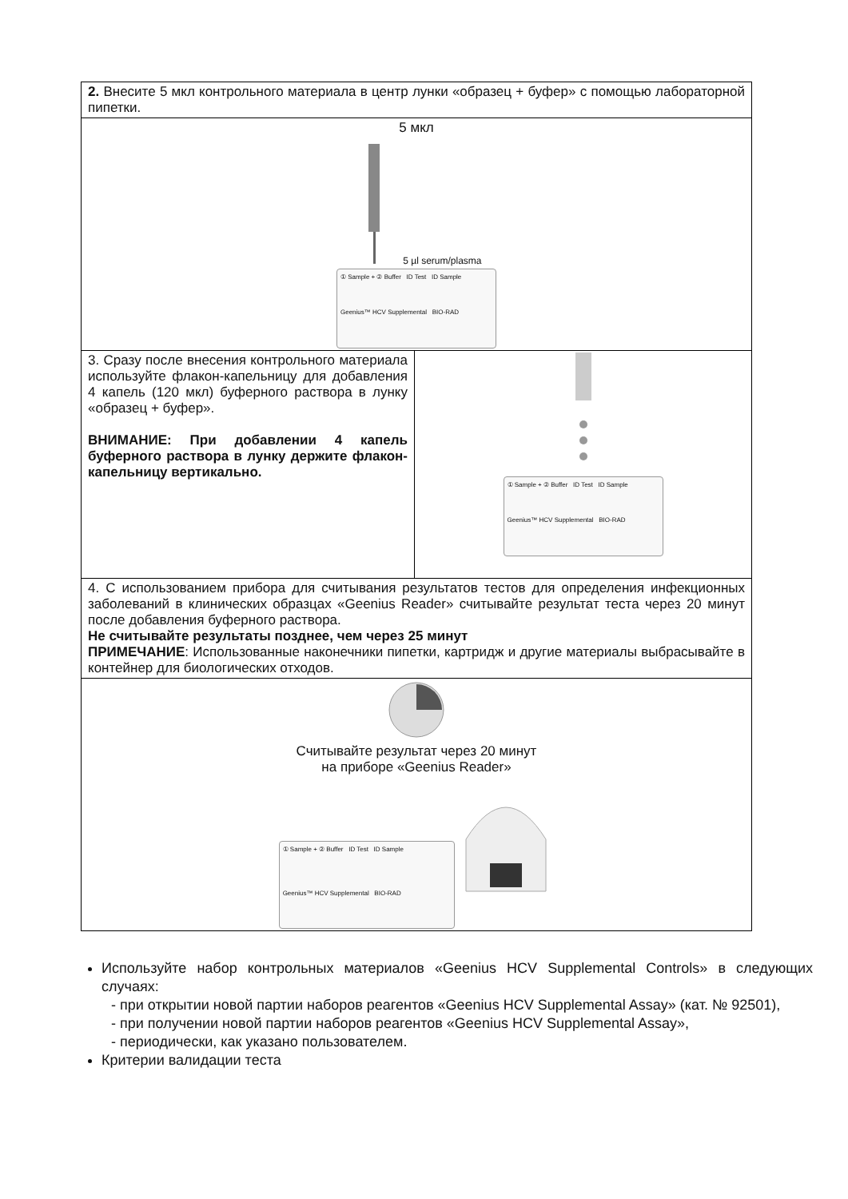| 2. Внесите 5 мкл контрольного материала в центр лунки «образец + буфер» с помощью лабораторной пипетки. | |
| 5 мкл 5 µl serum/plasma ① Sample + ② Buffer ID Test ID Sample Geenius™ HCV Supplemental BIO-RAD | |
| 3. Сразу после внесения контрольного материала используйте флакон-капельницу для добавления 4 капель (120 мкл) буферного раствора в лунку «образец + буфер». ВНИМАНИЕ: При добавлении 4 капель буферного раствора в лунку держите флакон-капельницу вертикально. | ① Sample + ② Buffer ID Test ID Sample Geenius™ HCV Supplemental BIO-RAD |
| 4. С использованием прибора для считывания результатов тестов для определения инфекционных заболеваний в клинических образцах «Geenius Reader» считывайте результат теста через 20 минут после добавления буферного раствора. Не считывайте результаты позднее, чем через 25 минут ПРИМЕЧАНИЕ : Использованные наконечники пипетки, картридж и другие материалы выбрасывайте в контейнер для биологических отходов. | |
| Считывайте результат через 20 минут на приборе «Geenius Reader» ① Sample + ② Buffer ID Test ID Sample Geenius™ HCV Supplemental BIO-RAD | |
Используйте набор контрольных материалов «Geenius HCV Supplemental Controls» в следующих случаях:
- при открытии новой партии наборов реагентов «Geenius HCV Supplemental Assay» (кат. № 92501),
- при получении новой партии наборов реагентов «Geenius HCV Supplemental Assay»,
- периодически, как указано пользователем.
Критерии валидации теста